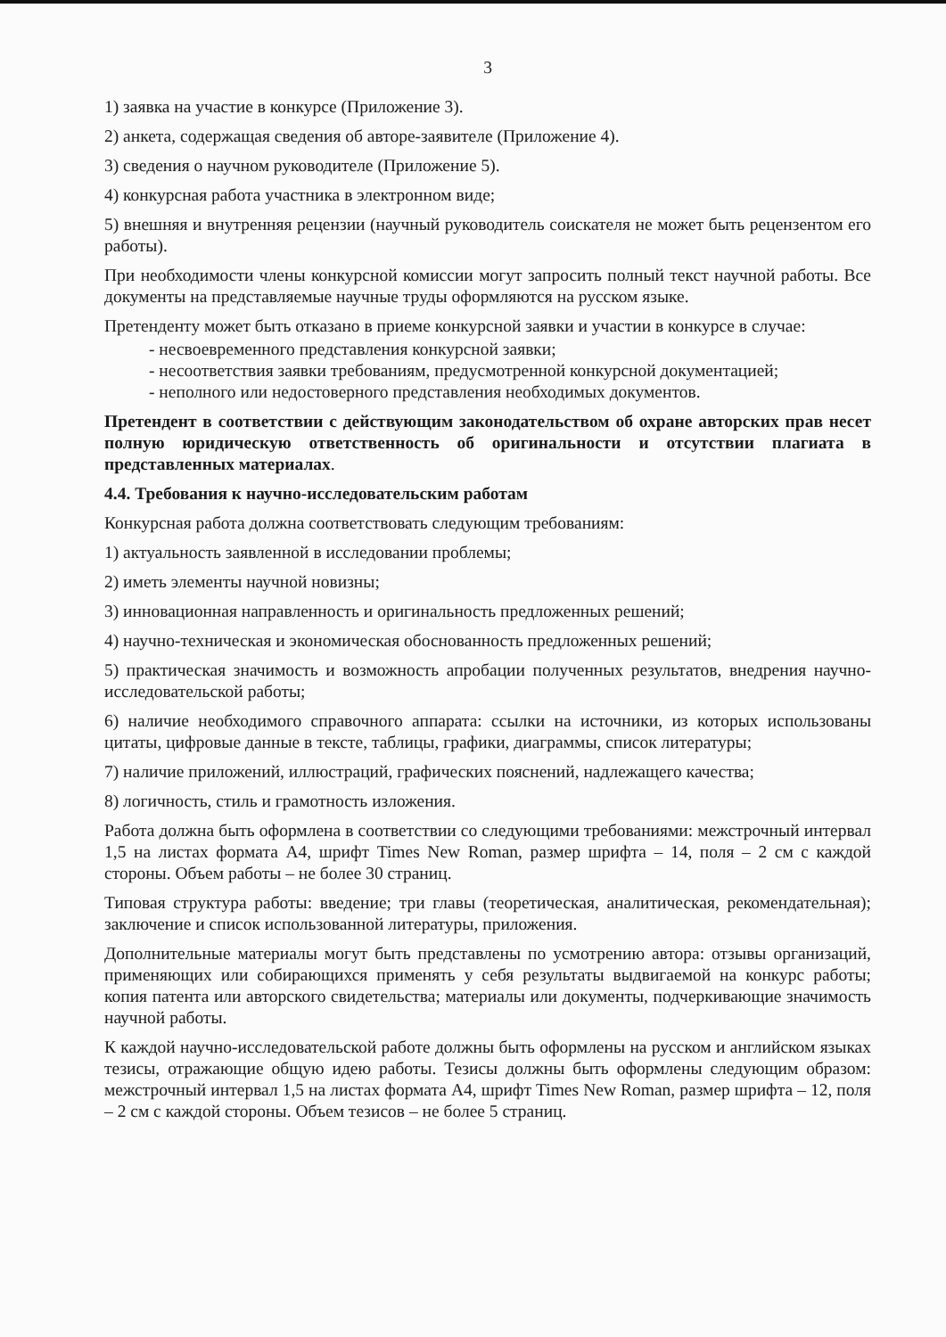3
1) заявка на участие в конкурсе (Приложение 3).
2) анкета, содержащая сведения об авторе-заявителе (Приложение 4).
3) сведения о научном руководителе (Приложение 5).
4) конкурсная работа участника в электронном виде;
5) внешняя и внутренняя рецензии (научный руководитель соискателя не может быть рецензентом его работы).
При необходимости члены конкурсной комиссии могут запросить полный текст научной работы. Все документы на представляемые научные труды оформляются на русском языке.
Претенденту может быть отказано в приеме конкурсной заявки и участии в конкурсе в случае:
- несвоевременного представления конкурсной заявки;
- несоответствия заявки требованиям, предусмотренной конкурсной документацией;
- неполного или недостоверного представления необходимых документов.
Претендент в соответствии с действующим законодательством об охране авторских прав несет полную юридическую ответственность об оригинальности и отсутствии плагиата в представленных материалах.
4.4. Требования к научно-исследовательским работам
Конкурсная работа должна соответствовать следующим требованиям:
1) актуальность заявленной в исследовании проблемы;
2) иметь элементы научной новизны;
3) инновационная направленность и оригинальность предложенных решений;
4) научно-техническая и экономическая обоснованность предложенных решений;
5) практическая значимость и возможность апробации полученных результатов, внедрения научно-исследовательской работы;
6) наличие необходимого справочного аппарата: ссылки на источники, из которых использованы цитаты, цифровые данные в тексте, таблицы, графики, диаграммы, список литературы;
7) наличие приложений, иллюстраций, графических пояснений, надлежащего качества;
8) логичность, стиль и грамотность изложения.
Работа должна быть оформлена в соответствии со следующими требованиями: межстрочный интервал 1,5 на листах формата А4, шрифт Times New Roman, размер шрифта – 14, поля – 2 см с каждой стороны. Объем работы – не более 30 страниц.
Типовая структура работы: введение; три главы (теоретическая, аналитическая, рекомендательная); заключение и список использованной литературы, приложения.
Дополнительные материалы могут быть представлены по усмотрению автора: отзывы организаций, применяющих или собирающихся применять у себя результаты выдвигаемой на конкурс работы; копия патента или авторского свидетельства; материалы или документы, подчеркивающие значимость научной работы.
К каждой научно-исследовательской работе должны быть оформлены на русском и английском языках тезисы, отражающие общую идею работы. Тезисы должны быть оформлены следующим образом: межстрочный интервал 1,5 на листах формата А4, шрифт Times New Roman, размер шрифта – 12, поля – 2 см с каждой стороны. Объем тезисов – не более 5 страниц.